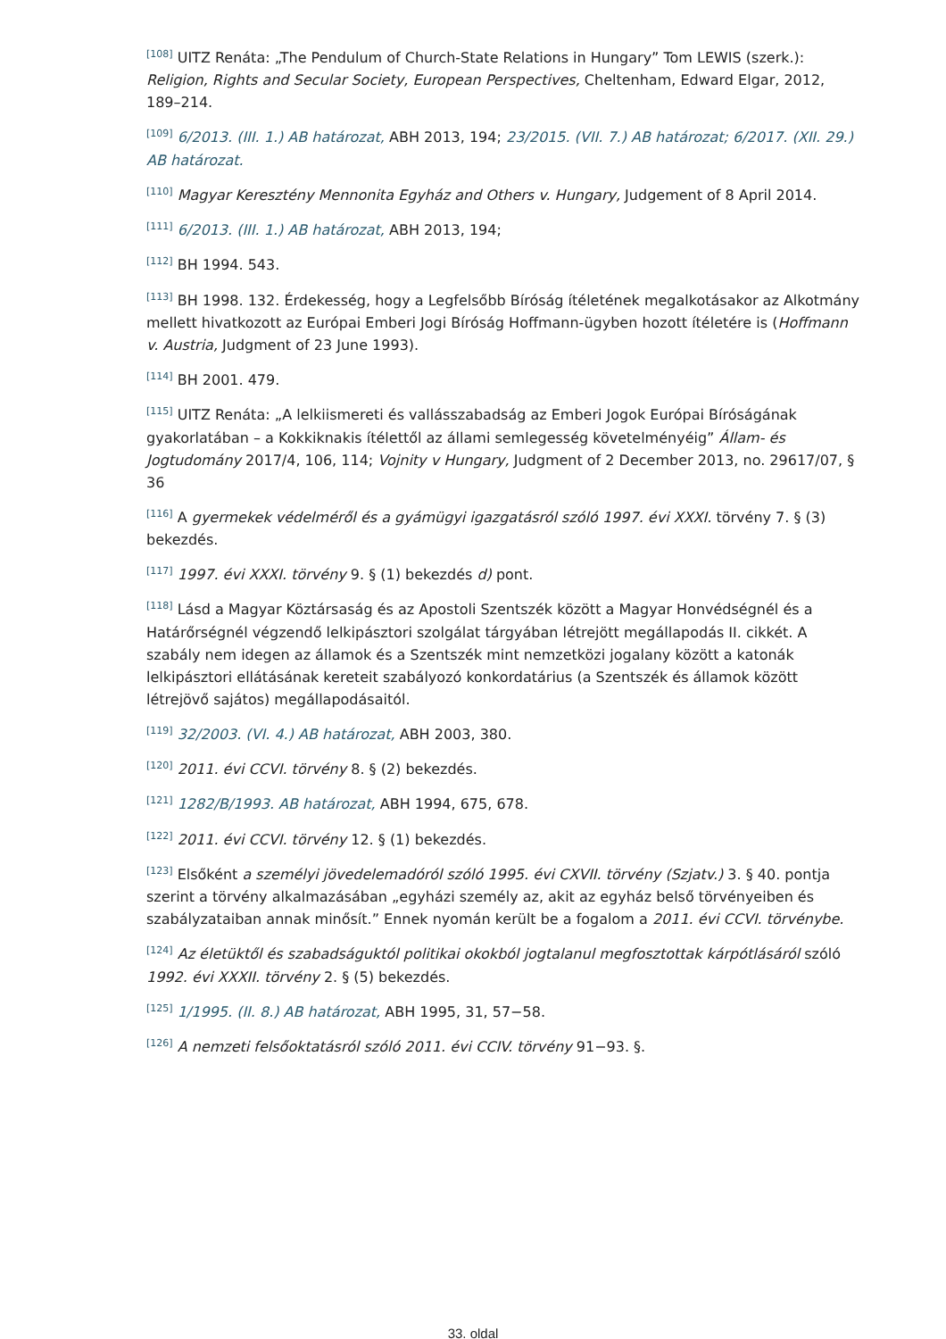<sup>[108]</sup> UITZ Renáta: „The Pendulum of Church-State Relations in Hungary” Tom LEWIS (szerk.): Religion, Rights and Secular Society, European Perspectives, Cheltenham, Edward Elgar, 2012, 189–214.
<sup>[109]</sup> 6/2013. (III. 1.) AB határozat, ABH 2013, 194; 23/2015. (VII. 7.) AB határozat; 6/2017. (XII. 29.) AB határozat.
<sup>[110]</sup> Magyar Keresztény Mennonita Egyház and Others v. Hungary, Judgement of 8 April 2014.
<sup>[111]</sup> 6/2013. (III. 1.) AB határozat, ABH 2013, 194;
<sup>[112]</sup> BH 1994. 543.
<sup>[113]</sup> BH 1998. 132. Érdekesség, hogy a Legfelsőbb Bíróság ítéletének megalkotásakor az Alkotmány mellett hivatkozott az Európai Emberi Jogi Bíróság Hoffmann-ügyben hozott ítéletére is (Hoffmann v. Austria, Judgment of 23 June 1993).
<sup>[114]</sup> BH 2001. 479.
<sup>[115]</sup> UITZ Renáta: „A lelkiismereti és vallásszabadság az Emberi Jogok Európai Bíróságának gyakorlatában – a Kokkiknakis ítélettől az állami semlegesség követelményéig” Állam- és Jogtudomány 2017/4, 106, 114; Vojnity v Hungary, Judgment of 2 December 2013, no. 29617/07, § 36
<sup>[116]</sup> A gyermekek védelméről és a gyámügyi igazgatásról szóló 1997. évi XXXI. törvény 7. § (3) bekezdés.
<sup>[117]</sup> 1997. évi XXXI. törvény 9. § (1) bekezdés d) pont.
<sup>[118]</sup> Lásd a Magyar Köztársaság és az Apostoli Szentszék között a Magyar Honvédségnél és a Határőrségnél végzendő lelkipásztori szolgálat tárgyában létrejött megállapodás II. cikkét. A szabály nem idegen az államok és a Szentszék mint nemzetközi jogalany között a katonák lelkipásztori ellátásának kereteit szabályozó konkordatárius (a Szentszék és államok között létrejövő sajátos) megállapodásaitól.
<sup>[119]</sup> 32/2003. (VI. 4.) AB határozat, ABH 2003, 380.
<sup>[120]</sup> 2011. évi CCVI. törvény 8. § (2) bekezdés.
<sup>[121]</sup> 1282/B/1993. AB határozat, ABH 1994, 675, 678.
<sup>[122]</sup> 2011. évi CCVI. törvény 12. § (1) bekezdés.
<sup>[123]</sup> Elsőként a személyi jövedelemadóról szóló 1995. évi CXVII. törvény (Szjatv.) 3. § 40. pontja szerint a törvény alkalmazásában „egyházi személy az, akit az egyház belső törvényeiben és szabályzataiban annak minősít.” Ennek nyomán került be a fogalom a 2011. évi CCVI. törvénybe.
<sup>[124]</sup> Az életüktől és szabadságuktól politikai okokból jogtalanul megfosztottak kárpótlásáról szóló 1992. évi XXXII. törvény 2. § (5) bekezdés.
<sup>[125]</sup> 1/1995. (II. 8.) AB határozat, ABH 1995, 31, 57−58.
<sup>[126]</sup> A nemzeti felsőoktatásról szóló 2011. évi CCIV. törvény 91−93. §.
33. oldal